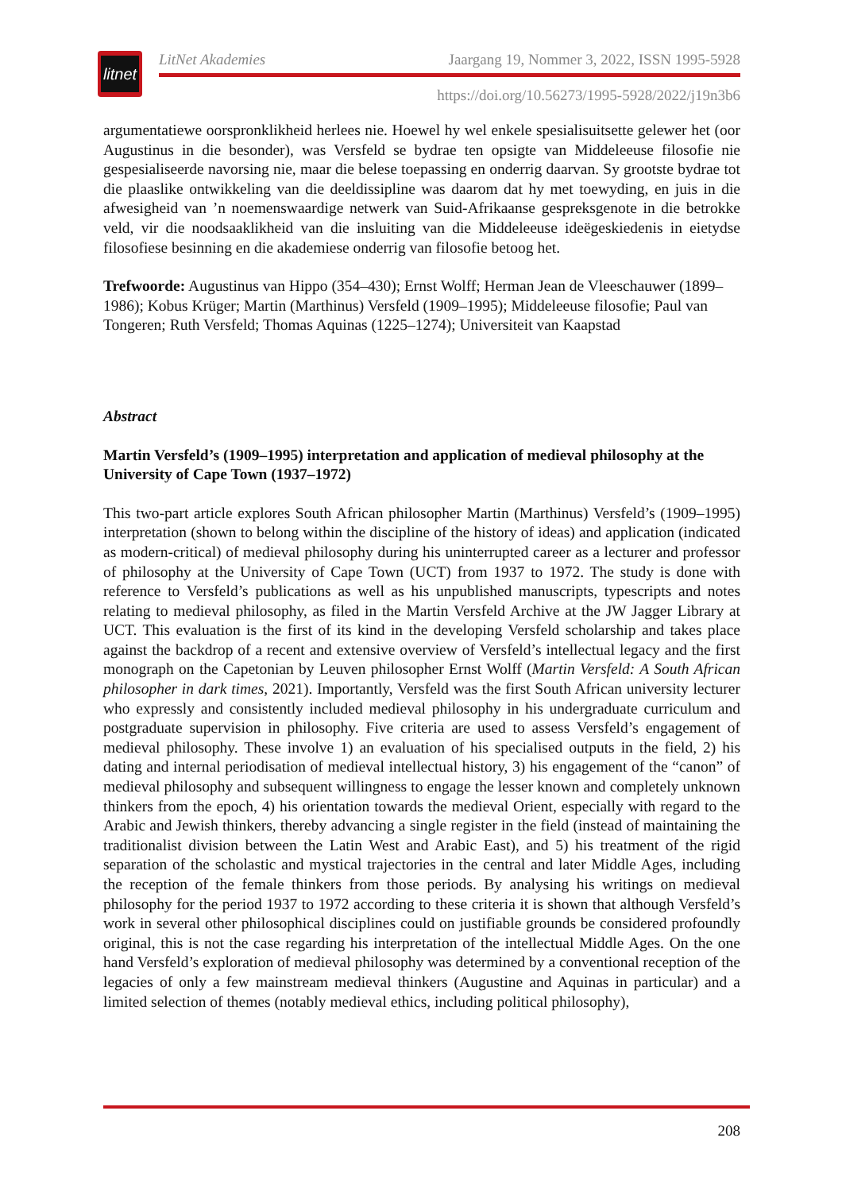litnet
LitNet Akademies Jaargang 19, Nommer 3, 2022, ISSN 1995-5928
https://doi.org/10.56273/1995-5928/2022/j19n3b6
argumentatiewe oorspronklikheid herlees nie. Hoewel hy wel enkele spesialisuitsette gelewer het (oor Augustinus in die besonder), was Versfeld se bydrae ten opsigte van Middeleeuse filosofie nie gespesialiseerde navorsing nie, maar die belese toepassing en onderrig daarvan. Sy grootste bydrae tot die plaaslike ontwikkeling van die deeldissipline was daarom dat hy met toewyding, en juis in die afwesigheid van ’n noemenswaardige netwerk van Suid-Afrikaanse gespreksgenote in die betrokke veld, vir die noodsaaklikheid van die insluiting van die Middeleeuse ideëgeskiedenis in eietydse filosofiese besinning en die akademiese onderrig van filosofie betoog het.
Trefwoorde: Augustinus van Hippo (354–430); Ernst Wolff; Herman Jean de Vleeschauwer (1899–1986); Kobus Krüger; Martin (Marthinus) Versfeld (1909–1995); Middeleeuse filosofie; Paul van Tongeren; Ruth Versfeld; Thomas Aquinas (1225–1274); Universiteit van Kaapstad
Abstract
Martin Versfeld’s (1909–1995) interpretation and application of medieval philosophy at the University of Cape Town (1937–1972)
This two-part article explores South African philosopher Martin (Marthinus) Versfeld’s (1909–1995) interpretation (shown to belong within the discipline of the history of ideas) and application (indicated as modern-critical) of medieval philosophy during his uninterrupted career as a lecturer and professor of philosophy at the University of Cape Town (UCT) from 1937 to 1972. The study is done with reference to Versfeld’s publications as well as his unpublished manuscripts, typescripts and notes relating to medieval philosophy, as filed in the Martin Versfeld Archive at the JW Jagger Library at UCT. This evaluation is the first of its kind in the developing Versfeld scholarship and takes place against the backdrop of a recent and extensive overview of Versfeld’s intellectual legacy and the first monograph on the Capetonian by Leuven philosopher Ernst Wolff (Martin Versfeld: A South African philosopher in dark times, 2021). Importantly, Versfeld was the first South African university lecturer who expressly and consistently included medieval philosophy in his undergraduate curriculum and postgraduate supervision in philosophy. Five criteria are used to assess Versfeld’s engagement of medieval philosophy. These involve 1) an evaluation of his specialised outputs in the field, 2) his dating and internal periodisation of medieval intellectual history, 3) his engagement of the “canon” of medieval philosophy and subsequent willingness to engage the lesser known and completely unknown thinkers from the epoch, 4) his orientation towards the medieval Orient, especially with regard to the Arabic and Jewish thinkers, thereby advancing a single register in the field (instead of maintaining the traditionalist division between the Latin West and Arabic East), and 5) his treatment of the rigid separation of the scholastic and mystical trajectories in the central and later Middle Ages, including the reception of the female thinkers from those periods. By analysing his writings on medieval philosophy for the period 1937 to 1972 according to these criteria it is shown that although Versfeld’s work in several other philosophical disciplines could on justifiable grounds be considered profoundly original, this is not the case regarding his interpretation of the intellectual Middle Ages. On the one hand Versfeld’s exploration of medieval philosophy was determined by a conventional reception of the legacies of only a few mainstream medieval thinkers (Augustine and Aquinas in particular) and a limited selection of themes (notably medieval ethics, including political philosophy),
208